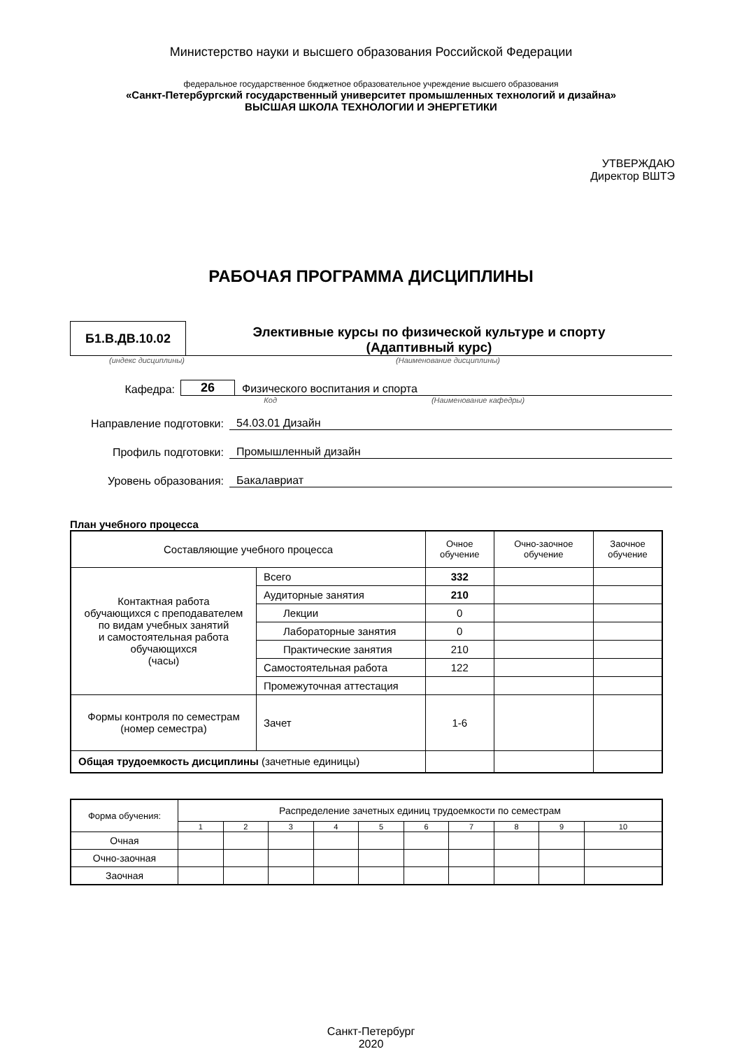Министерство науки и высшего образования Российской Федерации
федеральное государственное бюджетное образовательное учреждение высшего образования
«Санкт-Петербургский государственный университет промышленных технологий и дизайна»
ВЫСШАЯ ШКОЛА ТЕХНОЛОГИИ И ЭНЕРГЕТИКИ
УТВЕРЖДАЮ
Директор ВШТЭ
РАБОЧАЯ ПРОГРАММА ДИСЦИПЛИНЫ
Б1.В.ДВ.10.02
Элективные курсы по физической культуре и спорту
(Адаптивный курс)
(индекс дисциплины) (Наименование дисциплины)
Кафедра:
26
Физического воспитания и спорта
Код (Наименование кафедры)
Направление подготовки:
54.03.01 Дизайн
Профиль подготовки:
Промышленный дизайн
Уровень образования:
Бакалавриат
План учебного процесса
| Составляющие учебного процесса | | Очное обучение | Очно-заочное обучение | Заочное обучение |
| --- | --- | --- | --- | --- |
| Контактная работа обучающихся с преподавателем по видам учебных занятий и самостоятельная работа обучающихся (часы) | Всего | 332 | | |
| | Аудиторные занятия | 210 | | |
| | Лекции | 0 | | |
| | Лабораторные занятия | 0 | | |
| | Практические занятия | 210 | | |
| | Самостоятельная работа | 122 | | |
| | Промежуточная аттестация | | | |
| Формы контроля по семестрам (номер семестра) | Зачет | 1-6 | | |
| Общая трудоемкость дисциплины (зачетные единицы) | | | | |
| Форма обучения: | Распределение зачетных единиц трудоемкости по семестрам | | | | | | | | | |
| | 1 | 2 | 3 | 4 | 5 | 6 | 7 | 8 | 9 | 10 |
| Очная | | | | | | | | | | |
| Очно-заочная | | | | | | | | | | |
| Заочная | | | | | | | | | | |
Санкт-Петербург
2020